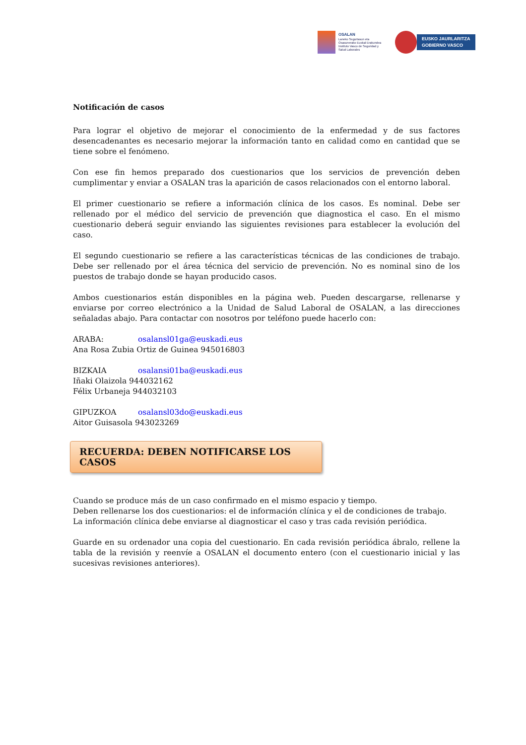OSALAN
Laneko Segurtasun eta
Osasunerako Euskal Erakundea
Instituto Vasco de Seguridad y
Salud Laborales
EUSKO JAURLARITZA
GOBIERNO VASCO
Notificación de casos
Para lograr el objetivo de mejorar el conocimiento de la enfermedad y de sus factores desencadenantes es necesario mejorar la información tanto en calidad como en cantidad que se tiene sobre el fenómeno.
Con ese fin hemos preparado dos cuestionarios que los servicios de prevención deben cumplimentar y enviar a OSALAN tras la aparición de casos relacionados con el entorno laboral.
El primer cuestionario se refiere a información clínica de los casos. Es nominal. Debe ser rellenado por el médico del servicio de prevención que diagnostica el caso. En el mismo cuestionario deberá seguir enviando las siguientes revisiones para establecer la evolución del caso.
El segundo cuestionario se refiere a las características técnicas de las condiciones de trabajo. Debe ser rellenado por el área técnica del servicio de prevención. No es nominal sino de los puestos de trabajo donde se hayan producido casos.
Ambos cuestionarios están disponibles en la página web. Pueden descargarse, rellenarse y enviarse por correo electrónico a la Unidad de Salud Laboral de OSALAN, a las direcciones señaladas abajo. Para contactar con nosotros por teléfono puede hacerlo con:
ARABA: osalansl01ga@euskadi.eus
Ana Rosa Zubia Ortiz de Guinea 945016803
BIZKAIA osalansi01ba@euskadi.eus
Iñaki Olaizola 944032162
Félix Urbaneja 944032103
GIPUZKOA osalansl03do@euskadi.eus
Aitor Guisasola 943023269
RECUERDA: DEBEN NOTIFICARSE LOS CASOS
Cuando se produce más de un caso confirmado en el mismo espacio y tiempo.
Deben rellenarse los dos cuestionarios: el de información clínica y el de condiciones de trabajo.
La información clínica debe enviarse al diagnosticar el caso y tras cada revisión periódica.
Guarde en su ordenador una copia del cuestionario. En cada revisión periódica ábralo, rellene la tabla de la revisión y reenvíe a OSALAN el documento entero (con el cuestionario inicial y las sucesivas revisiones anteriores).